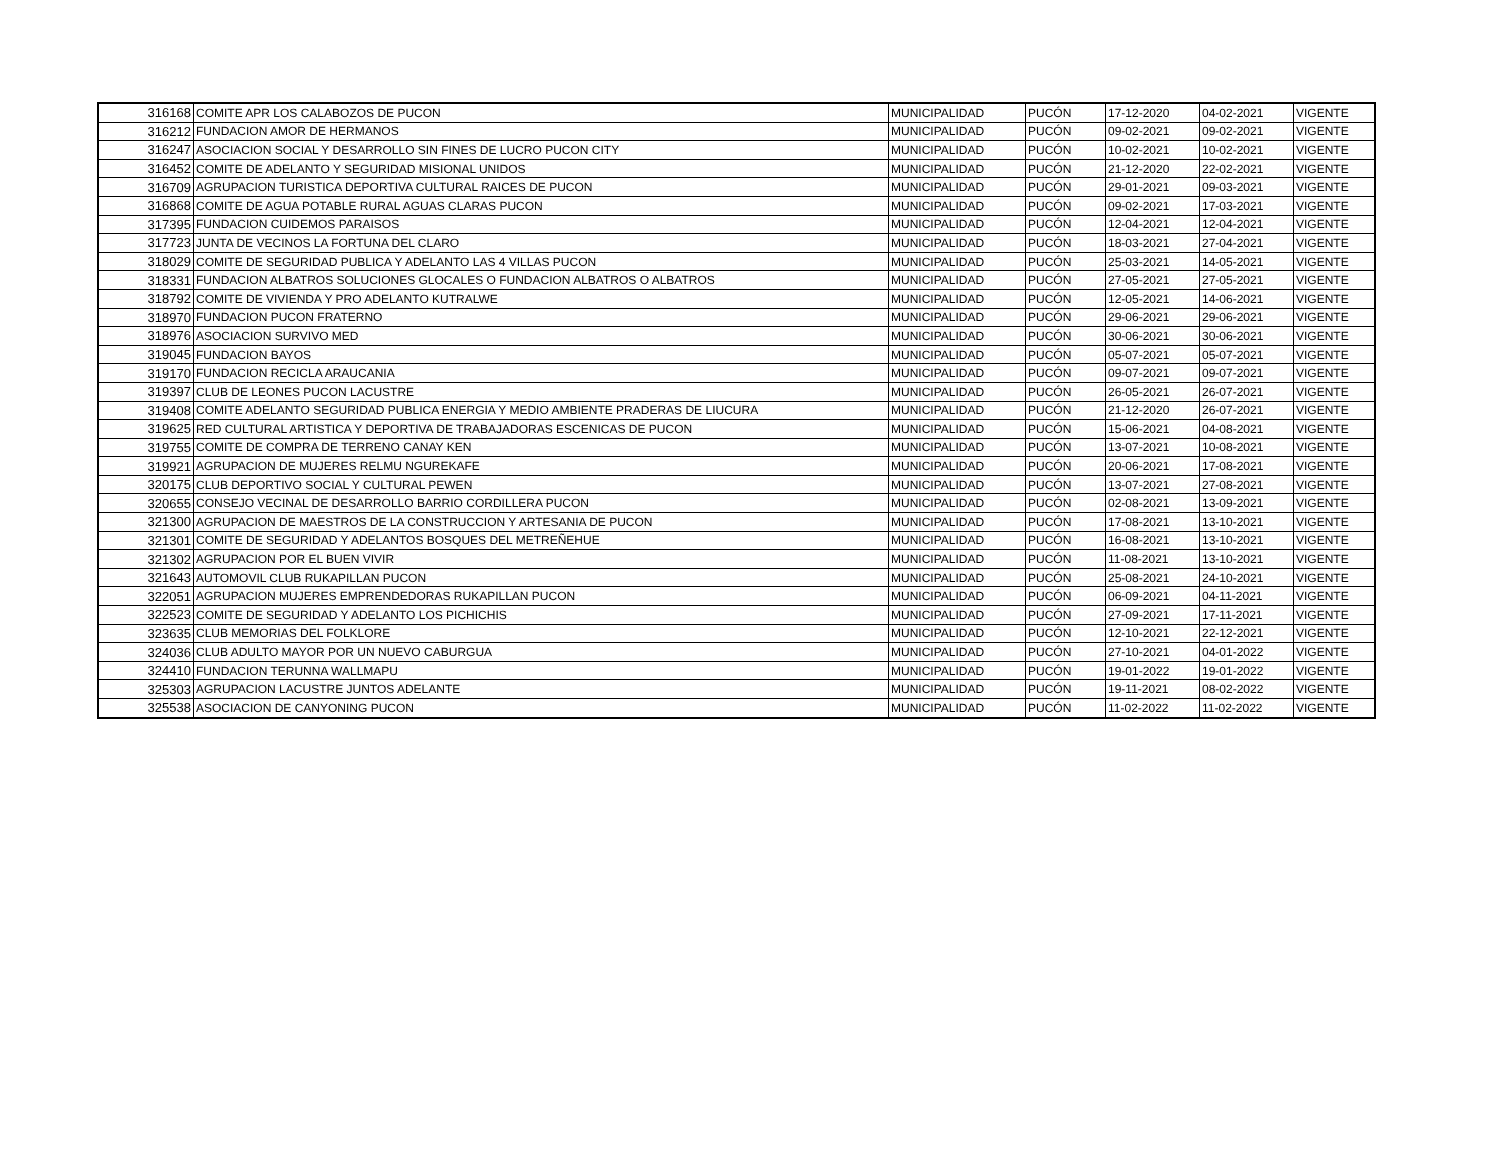| 316168 | COMITE APR LOS CALABOZOS DE PUCON | MUNICIPALIDAD | PUCÓN | 17-12-2020 | 04-02-2021 | VIGENTE |
| 316212 | FUNDACION AMOR DE HERMANOS | MUNICIPALIDAD | PUCÓN | 09-02-2021 | 09-02-2021 | VIGENTE |
| 316247 | ASOCIACION SOCIAL Y DESARROLLO SIN FINES DE LUCRO PUCON CITY | MUNICIPALIDAD | PUCÓN | 10-02-2021 | 10-02-2021 | VIGENTE |
| 316452 | COMITE DE ADELANTO Y SEGURIDAD MISIONAL UNIDOS | MUNICIPALIDAD | PUCÓN | 21-12-2020 | 22-02-2021 | VIGENTE |
| 316709 | AGRUPACION TURISTICA DEPORTIVA CULTURAL RAICES DE PUCON | MUNICIPALIDAD | PUCÓN | 29-01-2021 | 09-03-2021 | VIGENTE |
| 316868 | COMITE DE AGUA POTABLE RURAL AGUAS CLARAS PUCON | MUNICIPALIDAD | PUCÓN | 09-02-2021 | 17-03-2021 | VIGENTE |
| 317395 | FUNDACION CUIDEMOS PARAISOS | MUNICIPALIDAD | PUCÓN | 12-04-2021 | 12-04-2021 | VIGENTE |
| 317723 | JUNTA DE VECINOS LA FORTUNA DEL CLARO | MUNICIPALIDAD | PUCÓN | 18-03-2021 | 27-04-2021 | VIGENTE |
| 318029 | COMITE DE SEGURIDAD PUBLICA Y ADELANTO LAS 4 VILLAS PUCON | MUNICIPALIDAD | PUCÓN | 25-03-2021 | 14-05-2021 | VIGENTE |
| 318331 | FUNDACION ALBATROS SOLUCIONES GLOCALES O FUNDACION ALBATROS O ALBATROS | MUNICIPALIDAD | PUCÓN | 27-05-2021 | 27-05-2021 | VIGENTE |
| 318792 | COMITE DE VIVIENDA Y PRO ADELANTO KUTRALWE | MUNICIPALIDAD | PUCÓN | 12-05-2021 | 14-06-2021 | VIGENTE |
| 318970 | FUNDACION PUCON FRATERNO | MUNICIPALIDAD | PUCÓN | 29-06-2021 | 29-06-2021 | VIGENTE |
| 318976 | ASOCIACION SURVIVO MED | MUNICIPALIDAD | PUCÓN | 30-06-2021 | 30-06-2021 | VIGENTE |
| 319045 | FUNDACION BAYOS | MUNICIPALIDAD | PUCÓN | 05-07-2021 | 05-07-2021 | VIGENTE |
| 319170 | FUNDACION RECICLA ARAUCANIA | MUNICIPALIDAD | PUCÓN | 09-07-2021 | 09-07-2021 | VIGENTE |
| 319397 | CLUB DE LEONES PUCON LACUSTRE | MUNICIPALIDAD | PUCÓN | 26-05-2021 | 26-07-2021 | VIGENTE |
| 319408 | COMITE ADELANTO SEGURIDAD PUBLICA ENERGIA Y MEDIO AMBIENTE PRADERAS DE LIUCURA | MUNICIPALIDAD | PUCÓN | 21-12-2020 | 26-07-2021 | VIGENTE |
| 319625 | RED CULTURAL ARTISTICA Y DEPORTIVA DE TRABAJADORAS ESCENICAS DE PUCON | MUNICIPALIDAD | PUCÓN | 15-06-2021 | 04-08-2021 | VIGENTE |
| 319755 | COMITE DE COMPRA DE TERRENO CANAY KEN | MUNICIPALIDAD | PUCÓN | 13-07-2021 | 10-08-2021 | VIGENTE |
| 319921 | AGRUPACION DE MUJERES RELMU NGUREKAFE | MUNICIPALIDAD | PUCÓN | 20-06-2021 | 17-08-2021 | VIGENTE |
| 320175 | CLUB DEPORTIVO SOCIAL Y CULTURAL PEWEN | MUNICIPALIDAD | PUCÓN | 13-07-2021 | 27-08-2021 | VIGENTE |
| 320655 | CONSEJO VECINAL DE DESARROLLO BARRIO CORDILLERA PUCON | MUNICIPALIDAD | PUCÓN | 02-08-2021 | 13-09-2021 | VIGENTE |
| 321300 | AGRUPACION DE MAESTROS DE LA CONSTRUCCION Y ARTESANIA DE PUCON | MUNICIPALIDAD | PUCÓN | 17-08-2021 | 13-10-2021 | VIGENTE |
| 321301 | COMITE DE SEGURIDAD Y ADELANTOS BOSQUES DEL METREÑEHUE | MUNICIPALIDAD | PUCÓN | 16-08-2021 | 13-10-2021 | VIGENTE |
| 321302 | AGRUPACION POR EL BUEN VIVIR | MUNICIPALIDAD | PUCÓN | 11-08-2021 | 13-10-2021 | VIGENTE |
| 321643 | AUTOMOVIL CLUB RUKAPILLAN PUCON | MUNICIPALIDAD | PUCÓN | 25-08-2021 | 24-10-2021 | VIGENTE |
| 322051 | AGRUPACION MUJERES EMPRENDEDORAS RUKAPILLAN PUCON | MUNICIPALIDAD | PUCÓN | 06-09-2021 | 04-11-2021 | VIGENTE |
| 322523 | COMITE DE SEGURIDAD Y ADELANTO LOS PICHICHIS | MUNICIPALIDAD | PUCÓN | 27-09-2021 | 17-11-2021 | VIGENTE |
| 323635 | CLUB MEMORIAS DEL FOLKLORE | MUNICIPALIDAD | PUCÓN | 12-10-2021 | 22-12-2021 | VIGENTE |
| 324036 | CLUB ADULTO MAYOR POR UN NUEVO CABURGUA | MUNICIPALIDAD | PUCÓN | 27-10-2021 | 04-01-2022 | VIGENTE |
| 324410 | FUNDACION TERUNNA WALLMAPU | MUNICIPALIDAD | PUCÓN | 19-01-2022 | 19-01-2022 | VIGENTE |
| 325303 | AGRUPACION LACUSTRE JUNTOS ADELANTE | MUNICIPALIDAD | PUCÓN | 19-11-2021 | 08-02-2022 | VIGENTE |
| 325538 | ASOCIACION DE CANYONING PUCON | MUNICIPALIDAD | PUCÓN | 11-02-2022 | 11-02-2022 | VIGENTE |